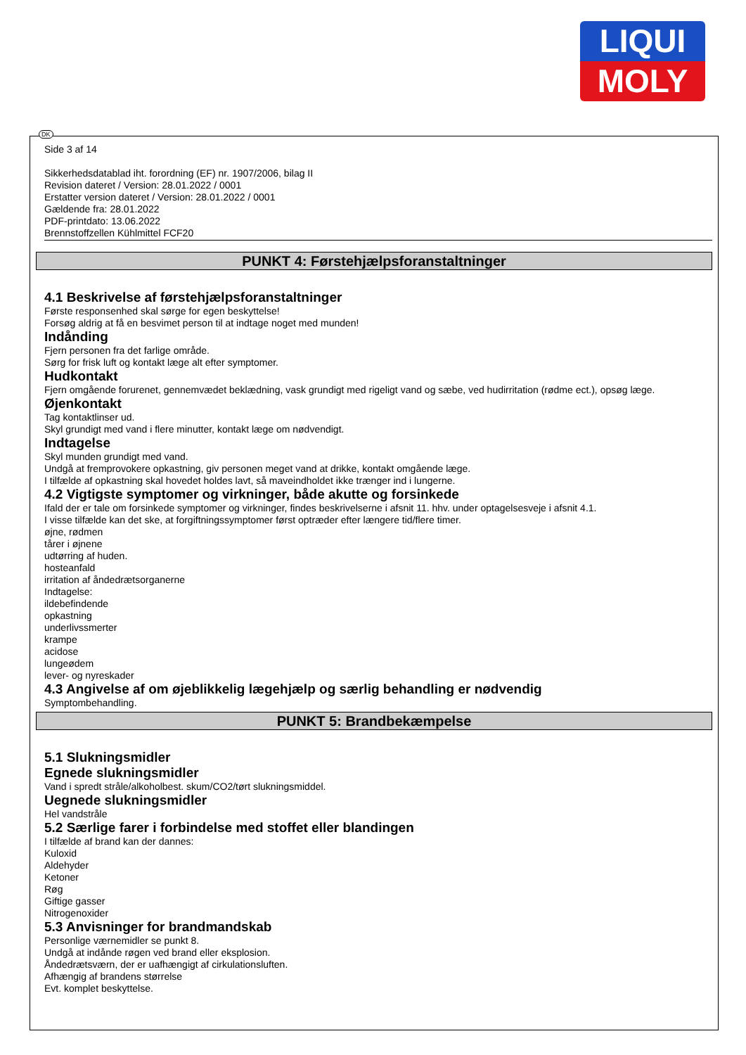LIQUI
MOLY
DK
Side 3 af 14
Sikkerhedsdatablad iht. forordning (EF) nr. 1907/2006, bilag II
Revision dateret / Version: 28.01.2022 / 0001
Erstatter version dateret / Version: 28.01.2022 / 0001
Gældende fra: 28.01.2022
PDF-printdato: 13.06.2022
Brennstoffzellen Kühlmittel FCF20
PUNKT 4: Førstehjælpsforanstaltninger
4.1 Beskrivelse af førstehjælpsforanstaltninger
Første responsenhed skal sørge for egen beskyttelse!
Forsøg aldrig at få en besvimet person til at indtage noget med munden!
Indånding
Fjern personen fra det farlige område.
Sørg for frisk luft og kontakt læge alt efter symptomer.
Hudkontakt
Fjern omgående forurenet, gennemvædet beklædning, vask grundigt med rigeligt vand og sæbe, ved hudirritation (rødme ect.), opsøg læge.
Øjenkontakt
Tag kontaktlinser ud.
Skyl grundigt med vand i flere minutter, kontakt læge om nødvendigt.
Indtagelse
Skyl munden grundigt med vand.
Undgå at fremprovokere opkastning, giv personen meget vand at drikke, kontakt omgående læge.
I tilfælde af opkastning skal hovedet holdes lavt, så maveindholdet ikke trænger ind i lungerne.
4.2 Vigtigste symptomer og virkninger, både akutte og forsinkede
Ifald der er tale om forsinkede symptomer og virkninger, findes beskrivelserne i afsnit 11. hhv. under optagelsesveje i afsnit 4.1.
I visse tilfælde kan det ske, at forgiftningssymptomer først optræder efter længere tid/flere timer.
øjne, rødmen
tårer i øjnene
udtørring af huden.
hosteanfald
irritation af åndedrætsorganerne
Indtagelse:
ildebefindende
opkastning
underlivssmerter
krampe
acidose
lungeødem
lever- og nyreskader
4.3 Angivelse af om øjeblikkelig lægehjælp og særlig behandling er nødvendig
Symptombehandling.
PUNKT 5: Brandbekæmpelse
5.1 Slukningsmidler
Egnede slukningsmidler
Vand i spredt stråle/alkoholbest. skum/CO2/tørt slukningsmiddel.
Uegnede slukningsmidler
Hel vandstråle
5.2 Særlige farer i forbindelse med stoffet eller blandingen
I tilfælde af brand kan der dannes:
Kuloxid
Aldehyder
Ketoner
Røg
Giftige gasser
Nitrogenoxider
5.3 Anvisninger for brandmandskab
Personlige værnemidler se punkt 8.
Undgå at indånde røgen ved brand eller eksplosion.
Åndedrætsværn, der er uafhængigt af cirkulationsluften.
Afhængig af brandens størrelse
Evt. komplet beskyttelse.